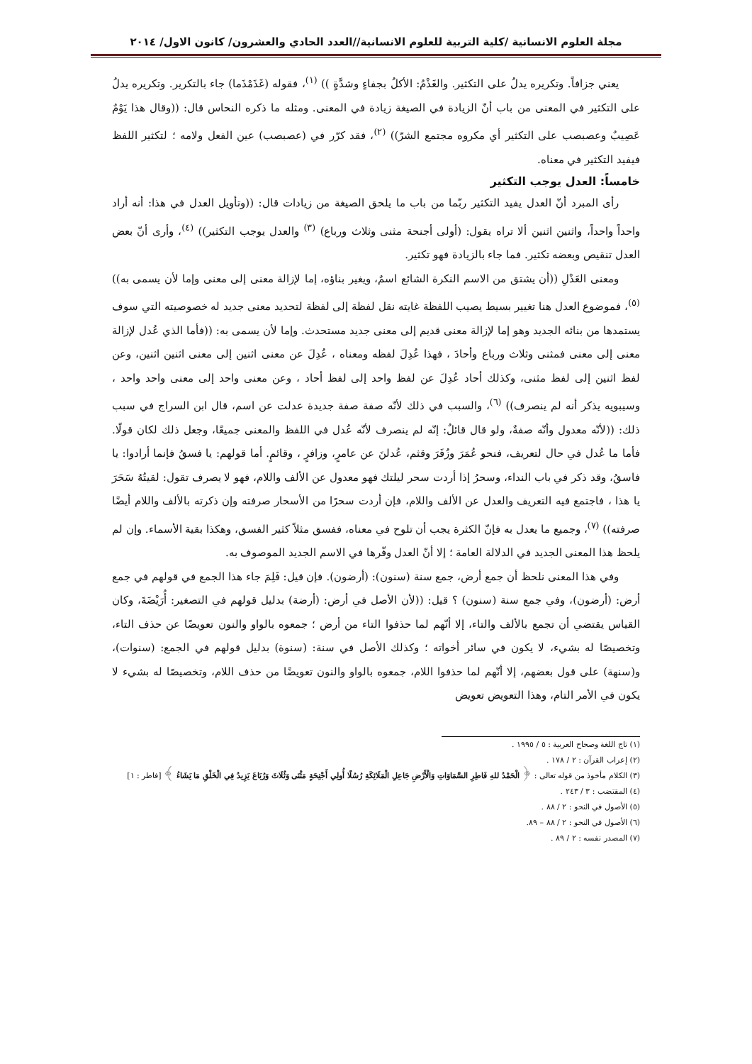مجلة العلوم الانسانية /كلية التربية للعلوم الانسانية//العدد الحادي والعشرون/ كانون الاول/ ٢٠١٤
يعني جزافاً. وتكريره يدلُ على التكثير. والغَذْمُ: الأكلُ بجفاءٍ وشدَّةٍ )) <sup>(١)</sup>، فقوله (غَذَمْذَما) جاء بالتكرير. وتكريره يدلُ على التكثير في المعنى من باب أنّ الزيادة في الصيغة زيادة في المعنى. ومثله ما ذكره النحاس قال: ((وقال هذا يَوْمٌ عَصِيبٌ وعصبصب على التكثير أي مكروه مجتمع الشرّ)) <sup>(٢)</sup>، فقد كرّر في (عصبصب) عين الفعل ولامه ؛ لتكثير اللفظ فيفيد التكثير في معناه.
خامساً: العدل يوجب التكثير
رأى المبرد أنّ العدل يفيد التكثير ربّما من باب ما يلحق الصيغة من زيادات قال: ((وتأويل العدل في هذا: أنه أراد واحداً واحداً، واثنين اثنين ألا تراه يقول: (أولى أجنحة مثنى وثلاث ورباع) <sup>(٣)</sup> والعدل يوجب التكثير)) <sup>(٤)</sup>، وأرى أنّ بعض العدل تنقيص وبعضه تكثير. فما جاء بالزيادة فهو تكثير.
ومعنى العَدْلِ ((أن يشتق من الاسم النكرة الشائع اسمٌ، ويغير بناؤه، إما لإزالة معنى إلى معنى وإما لأن يسمى به)) <sup>(٥)</sup>، فموضوع العدل هنا تغيير بسيط يصيب اللفظة غايته نقل لفظة إلى لفظة لتحديد معنى جديد له خصوصيته التي سوف يستمدها من بنائه الجديد وهو إما لإزالة معنى قديم إلى معنى جديد مستحدث. وإما لأن يسمى به: ((فأما الذي عُدل لإزالة معنى إلى معنى فمثنى وثلاث ورباع وأحادَ ، فهذا عُدِلَ لفظه ومعناه ، عُدِلَ عن معنى اثنين إلى معنى اثنين اثنين، وعن لفظ اثنين إلى لفظ مثنى، وكذلك أحاد عُدِلَ عن لفظ واحد إلى لفظ أحاد ، وعن معنى واحد إلى معنى واحد واحد ، وسيبويه يذكر أنه لم ينصرف)) <sup>(٦)</sup>، والسبب في ذلك لأنّه صفة صفة جديدة عدلت عن اسم، قال ابن السراج في سبب ذلك: ((لأنّه معدول وأنّه صفةٌ، ولو قال قائلٌ: إنّه لم ينصرف لأنّه عُدل في اللفظ والمعنى جميعًا، وجعل ذلك لكان قولًا. فأما ما عُدل في حال لتعريف، فنحو عُمَرَ وزُفَرَ وقثم، عُدلنَ عن عامرٍ، وزافرٍ ، وقائمٍ. أما قولهم: يا فسقُ فإنما أرادوا: يا فاسقُ، وقد ذكر في باب النداء، وسحرُ إذا أردت سحر ليلتك فهو معدول عن الألف واللام، فهو لا يصرف تقول: لقيتُهُ سَحَرَ يا هذا ، فاجتمع فيه التعريف والعدل عن الألف واللام، فإن أردت سحرًا من الأسحار صرفته وإن ذكرته بالألف واللام أيضًا صرفته)) <sup>(٧)</sup>، وجميع ما يعدل به فإنّ الكثرة يجب أن تلوح في معناه، ففسق مثلاً كثير الفسق، وهكذا بقية الأسماء. وإن لم يلحظ هذا المعنى الجديد في الدلالة العامة ؛ إلا أنّ العدل وفّرها في الاسم الجديد الموصوف به.
وفي هذا المعنى نلحظ أن جمع أرض، جمع سنة (سنون): (أرضون). فإن قيل: فَلِمَ جاء هذا الجمع في قولهم في جمع أرض: (أرضون)، وفي جمع سنة (سنون) ؟ قيل: ((لأن الأصل في أرض: (أرضة) بدليل قولهم في التصغير: أُرَيْضَةَ، وكان القياس يقتضي أن تجمع بالألف والتاء، إلا أنّهم لما حذفوا التاء من أرض ؛ جمعوه بالواو والنون تعويضًا عن حذف التاء، وتخصيصًا له بشيء، لا يكون في سائر أخواته ؛ وكذلك الأصل في سنة: (سنوة) بدليل قولهم في الجمع: (سنوات)، و(سنهة) على قول بعضهم، إلا أنّهم لما حذفوا اللام، جمعوه بالواو والنون تعويضًا من حذف اللام، وتخصيصًا له بشيء لا يكون في الأمر التام، وهذا التعويض تعويض
(١) تاج اللغة وصحاح العربية : ٥ / ١٩٩٥ .
(٢) إعراب القرآن : ٢ / ١٧٨ .
(٣) الكلام مأخوذ من قوله تعالى : ﴿ الْحَمْدُ للهِ فَاطِرِ السَّمَاوَاتِ وَالْأَرْضِ جَاعِلِ الْمَلَائِكَةِ رُسُلًا أُولِي أَجْنِحَةٍ مَثْنَى وَثُلَاثَ وَرُبَاعَ يَزِيدُ فِي الْخَلْقِ مَا يَشَاءُ ﴾ [فاطر : ١]
(٤) المقتضب : ٣ / ٢٤٣ .
(٥) الأصول في النحو : ٢ / ٨٨ .
(٦) الأصول في النحو : ٢ / ٨٨ – ٨٩.
(٧) المصدر نفسه : ٢ / ٨٩ .